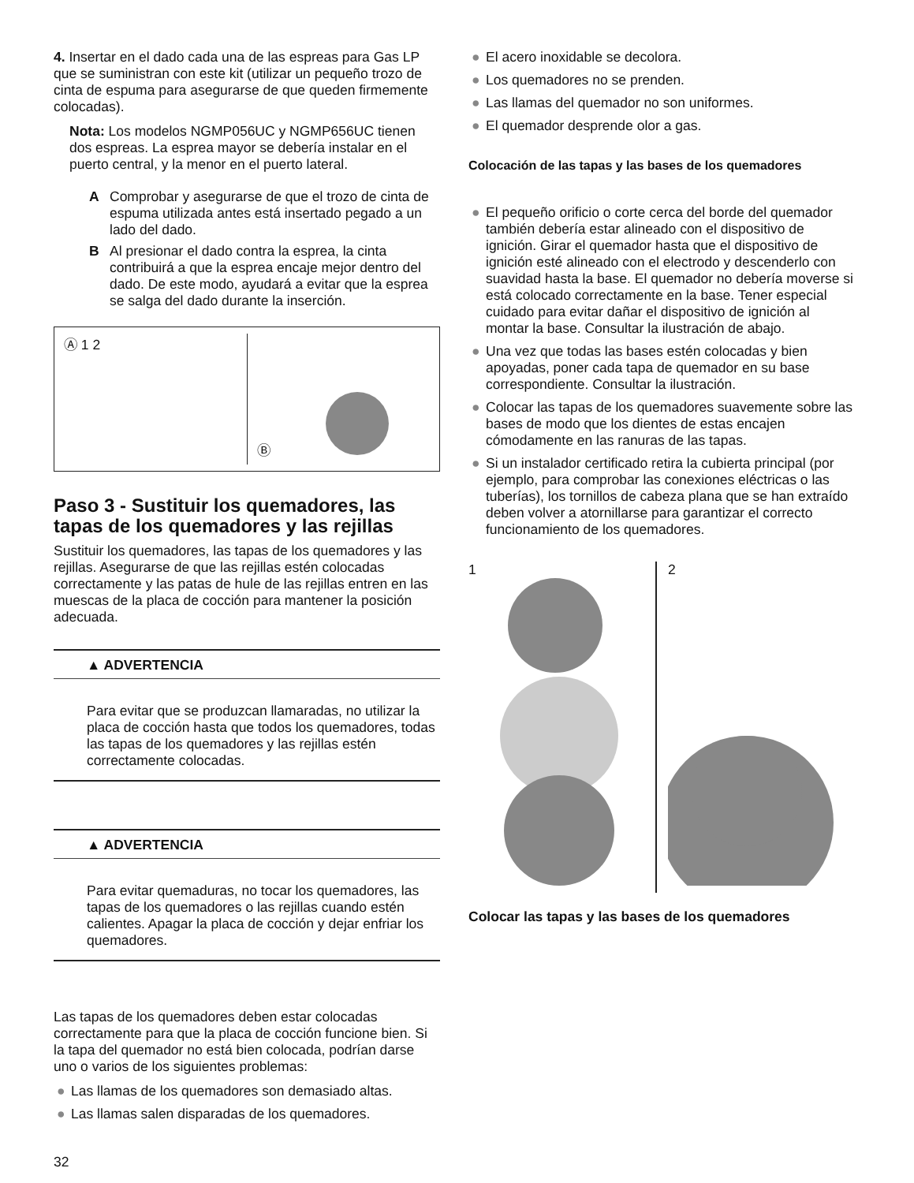4. Insertar en el dado cada una de las espreas para Gas LP que se suministran con este kit (utilizar un pequeño trozo de cinta de espuma para asegurarse de que queden firmemente colocadas).
Nota: Los modelos NGMP056UC y NGMP656UC tienen dos espreas. La esprea mayor se debería instalar en el puerto central, y la menor en el puerto lateral.
A Comprobar y asegurarse de que el trozo de cinta de espuma utilizada antes está insertado pegado a un lado del dado.
B Al presionar el dado contra la esprea, la cinta contribuirá a que la esprea encaje mejor dentro del dado. De este modo, ayudará a evitar que la espreа se salga del dado durante la inserción.
Ⓐ 1 2 Ⓑ
Paso 3 - Sustituir los quemadores, las tapas de los quemadores y las rejillas
Sustituir los quemadores, las tapas de los quemadores y las rejillas. Asegurarse de que las rejillas estén colocadas correctamente y las patas de hule de las rejillas entren en las muescas de la placa de cocción para mantener la posición adecuada.
▲ ADVERTENCIA
Para evitar que se produzcan llamaradas, no utilizar la placa de cocción hasta que todos los quemadores, todas las tapas de los quemadores y las rejillas estén correctamente colocadas.
▲ ADVERTENCIA
Para evitar quemaduras, no tocar los quemadores, las tapas de los quemadores o las rejillas cuando estén calientes. Apagar la placa de cocción y dejar enfriar los quemadores.
Las tapas de los quemadores deben estar colocadas correctamente para que la placa de cocción funcione bien. Si la tapa del quemador no está bien colocada, podrían darse uno o varios de los siguientes problemas:
● Las llamas de los quemadores son demasiado altas.
● Las llamas salen disparadas de los quemadores.
32
● El acero inoxidable se decolora.
● Los quemadores no se prenden.
● Las llamas del quemador no son uniformes.
● El quemador desprende olor a gas.
Colocación de las tapas y las bases de los quemadores
● El pequeño orificio o corte cerca del borde del quemador también debería estar alineado con el dispositivo de ignición. Girar el quemador hasta que el dispositivo de ignición esté alineado con el electrodo y descenderlo con suavidad hasta la base. El quemador no debería moverse si está colocado correctamente en la base. Tener especial cuidado para evitar dañar el dispositivo de ignición al montar la base. Consultar la ilustración de abajo.
● Una vez que todas las bases estén colocadas y bien apoyadas, poner cada tapa de quemador en su base correspondiente. Consultar la ilustración.
● Colocar las tapas de los quemadores suavemente sobre las bases de modo que los dientes de estas encajen cómodamente en las ranuras de las tapas.
● Si un instalador certificado retira la cubierta principal (por ejemplo, para comprobar las conexiones eléctricas o las tuberías), los tornillos de cabeza plana que se han extraído deben volver a atornillarse para garantizar el correcto funcionamiento de los quemadores.
1 2
Colocar las tapas y las bases de los quemadores